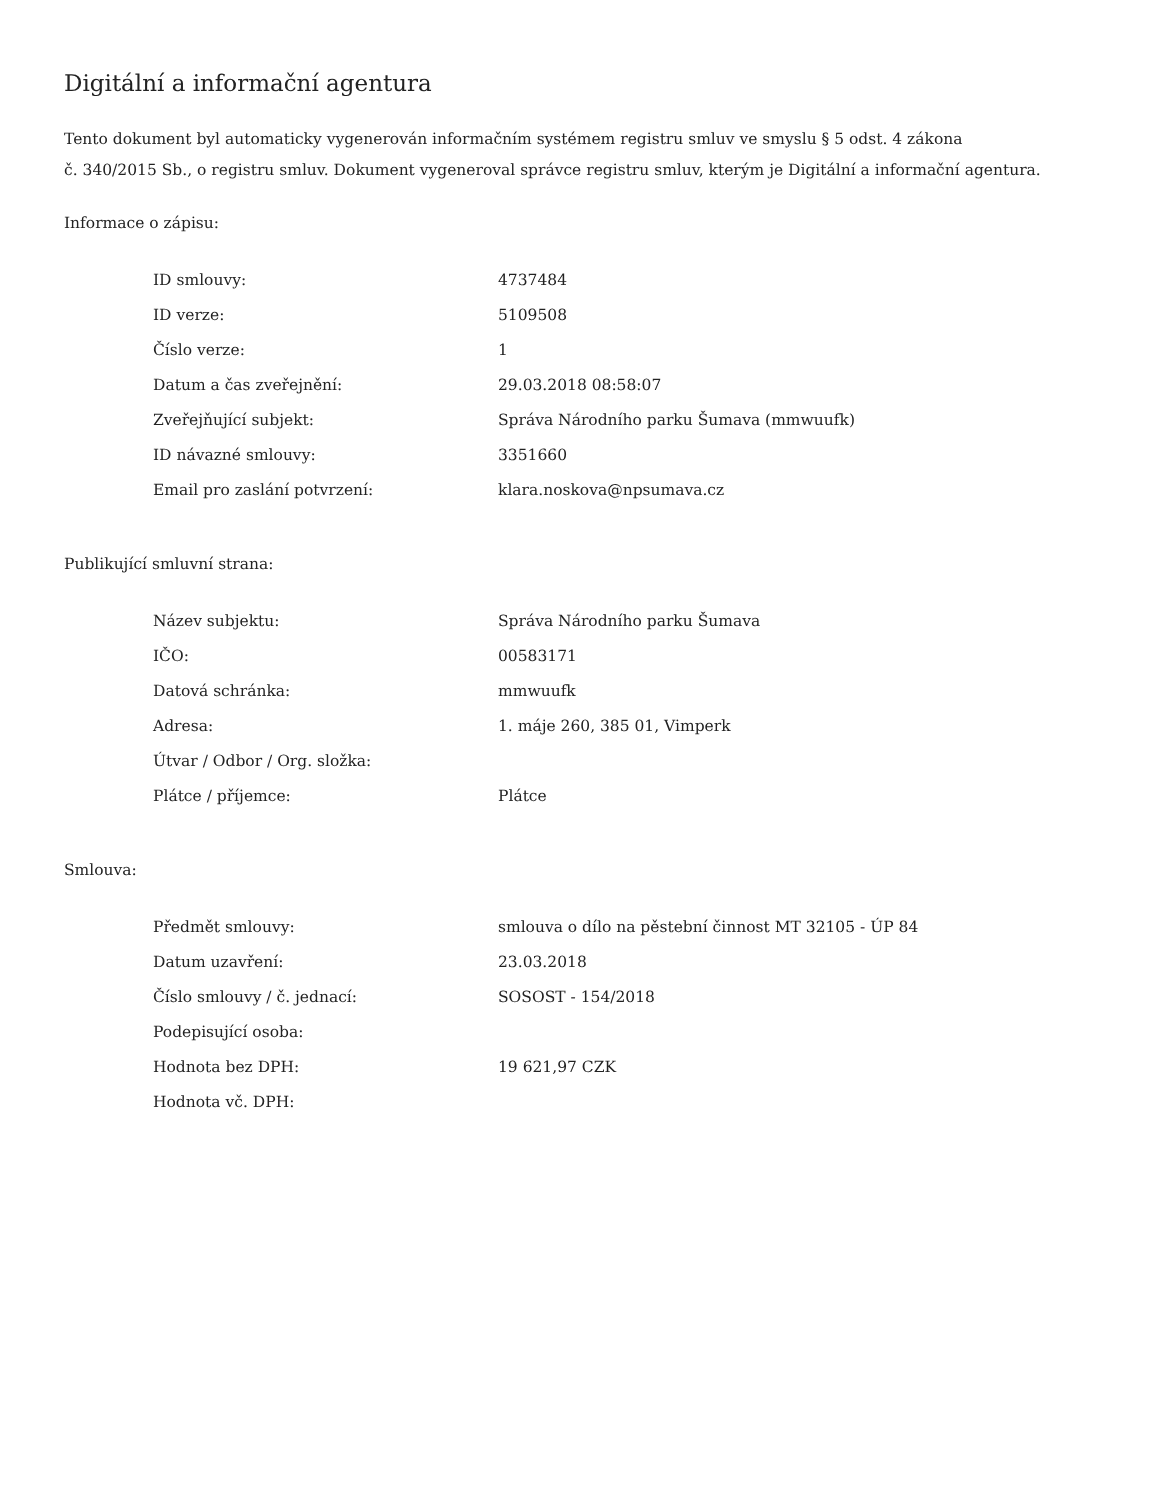Digitální a informační agentura
Tento dokument byl automaticky vygenerován informačním systémem registru smluv ve smyslu § 5 odst. 4 zákona
č. 340/2015 Sb., o registru smluv. Dokument vygeneroval správce registru smluv, kterým je Digitální a informační agentura.
Informace o zápisu:
| ID smlouvy: | 4737484 |
| ID verze: | 5109508 |
| Číslo verze: | 1 |
| Datum a čas zveřejnění: | 29.03.2018 08:58:07 |
| Zveřejňující subjekt: | Správa Národního parku Šumava (mmwuufk) |
| ID návazné smlouvy: | 3351660 |
| Email pro zaslání potvrzení: | klara.noskova@npsumava.cz |
Publikující smluvní strana:
| Název subjektu: | Správa Národního parku Šumava |
| IČO: | 00583171 |
| Datová schránka: | mmwuufk |
| Adresa: | 1. máje 260, 385 01, Vimperk |
| Útvar / Odbor / Org. složka: | |
| Plátce / příjemce: | Plátce |
Smlouva:
| Předmět smlouvy: | smlouva o dílo na pěstební činnost MT 32105 - ÚP 84 |
| Datum uzavření: | 23.03.2018 |
| Číslo smlouvy / č. jednací: | SOSOST - 154/2018 |
| Podepisující osoba: | |
| Hodnota bez DPH: | 19 621,97 CZK |
| Hodnota vč. DPH: | |